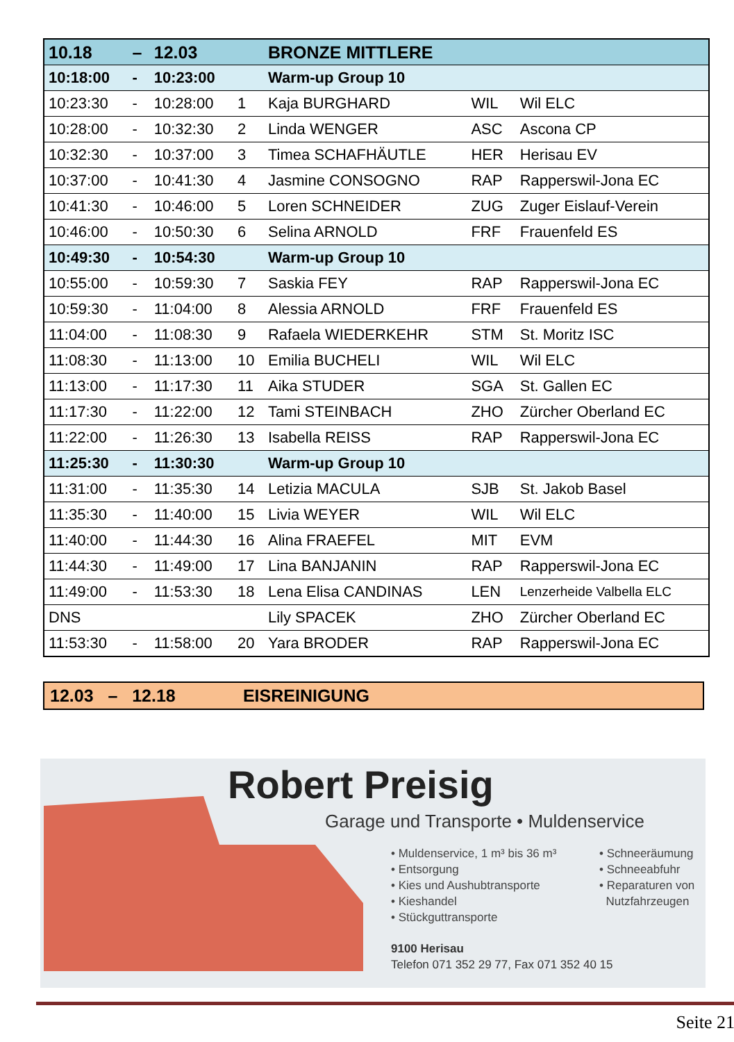| 10.18 | – | 12.03 | | BRONZE MITTLERE | | |
| 10:18:00 | - | 10:23:00 | | Warm-up Group 10 | | |
| 10:23:30 | - | 10:28:00 | 1 | Kaja BURGHARD | WIL | Wil ELC |
| 10:28:00 | - | 10:32:30 | 2 | Linda WENGER | ASC | Ascona CP |
| 10:32:30 | - | 10:37:00 | 3 | Timea SCHAFHÄUTLE | HER | Herisau EV |
| 10:37:00 | - | 10:41:30 | 4 | Jasmine CONSOGNO | RAP | Rapperswil-Jona EC |
| 10:41:30 | - | 10:46:00 | 5 | Loren SCHNEIDER | ZUG | Zuger Eislauf-Verein |
| 10:46:00 | - | 10:50:30 | 6 | Selina ARNOLD | FRF | Frauenfeld ES |
| 10:49:30 | - | 10:54:30 | | Warm-up Group 10 | | |
| 10:55:00 | - | 10:59:30 | 7 | Saskia FEY | RAP | Rapperswil-Jona EC |
| 10:59:30 | - | 11:04:00 | 8 | Alessia ARNOLD | FRF | Frauenfeld ES |
| 11:04:00 | - | 11:08:30 | 9 | Rafaela WIEDERKEHR | STM | St. Moritz ISC |
| 11:08:30 | - | 11:13:00 | 10 | Emilia BUCHELI | WIL | Wil ELC |
| 11:13:00 | - | 11:17:30 | 11 | Aika STUDER | SGA | St. Gallen EC |
| 11:17:30 | - | 11:22:00 | 12 | Tami STEINBACH | ZHO | Zürcher Oberland EC |
| 11:22:00 | - | 11:26:30 | 13 | Isabella REISS | RAP | Rapperswil-Jona EC |
| 11:25:30 | - | 11:30:30 | | Warm-up Group 10 | | |
| 11:31:00 | - | 11:35:30 | 14 | Letizia MACULA | SJB | St. Jakob Basel |
| 11:35:30 | - | 11:40:00 | 15 | Livia WEYER | WIL | Wil ELC |
| 11:40:00 | - | 11:44:30 | 16 | Alina FRAEFEL | MIT | EVM |
| 11:44:30 | - | 11:49:00 | 17 | Lina BANJANIN | RAP | Rapperswil-Jona EC |
| 11:49:00 | - | 11:53:30 | 18 | Lena Elisa CANDINAS | LEN | Lenzerheide Valbella ELC |
| DNS | | | | Lily SPACEK | ZHO | Zürcher Oberland EC |
| 11:53:30 | - | 11:58:00 | 20 | Yara BRODER | RAP | Rapperswil-Jona EC |
12.03 – 12.18 EISREINIGUNG
Robert Preisig
Garage und Transporte • Muldenservice
• Muldenservice, 1 m³ bis 36 m³
• Entsorgung
• Kies und Aushubtransporte
• Kieshandel
• Stückguttransporte
• Schneeräumung
• Schneeabfuhr
• Reparaturen von
Nutzfahrzeugen
9100 Herisau
Telefon 071 352 29 77, Fax 071 352 40 15
Seite 21